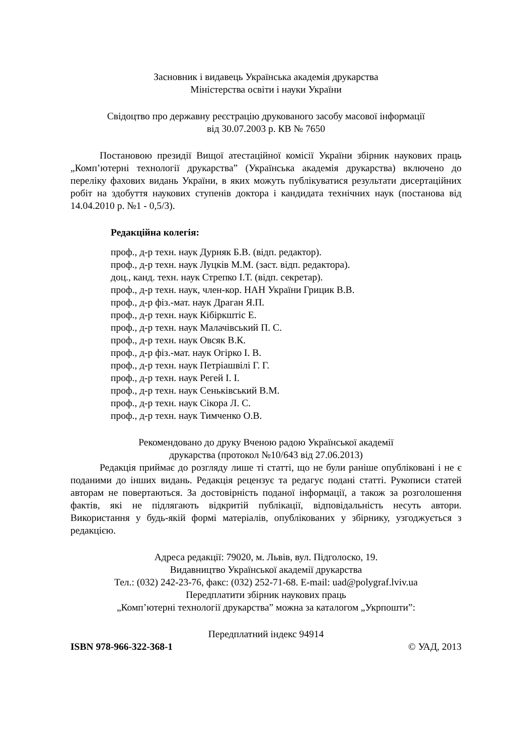Засновник і видавець Українська академія друкарства
Міністерства освіти і науки України
Свідоцтво про державну реєстрацію друкованого засобу масової інформації
від 30.07.2003 р. КВ № 7650
Постановою президії Вищої атестаційної комісії України збірник наукових праць „Комп’ютерні технології друкарства” (Українська академія друкарства) включено до переліку фахових видань України, в яких можуть публікуватися результати дисертаційних робіт на здобуття наукових ступенів доктора і кандидата технічних наук (постанова від 14.04.2010 р. №1 - 0,5/3).
Редакційна колегія:
проф., д-р техн. наук Дурняк Б.В. (відп. редактор).
проф., д-р техн. наук Луцків М.М. (заст. відп. редактора).
доц., канд. техн. наук Стрепко І.Т. (відп. секретар).
проф., д-р техн. наук, член-кор. НАН України Грицик В.В.
проф., д-р фіз.-мат. наук Драган Я.П.
проф., д-р техн. наук Кібіркштіс Е.
проф., д-р техн. наук Малачівський П. С.
проф., д-р техн. наук Овсяк В.К.
проф., д-р фіз.-мат. наук Огірко І. В.
проф., д-р техн. наук Петріашвілі Г. Г.
проф., д-р техн. наук Регей І. І.
проф., д-р техн. наук Сеньківський В.М.
проф., д-р техн. наук Сікора Л. С.
проф., д-р техн. наук Тимченко О.В.
Рекомендовано до друку Вченою радою Української академії
друкарства (протокол №10/643 від 27.06.2013)
Редакція приймає до розгляду лише ті статті, що не були раніше опубліковані і не є поданими до інших видань. Редакція рецензує та редагує подані статті. Рукописи статей авторам не повертаються. За достовірність поданої інформації, а також за розголошення фактів, які не підлягають відкритій публікації, відповідальність несуть автори. Використання у будь-якій формі матеріалів, опублікованих у збірнику, узгоджується з редакцією.
Адреса редакції: 79020, м. Львів, вул. Підголоско, 19.
Видавництво Української академії друкарства
Тел.: (032) 242-23-76, факс: (032) 252-71-68. E-mail: uad@polygraf.lviv.ua
Передплатити збірник наукових праць
„Комп’ютерні технології друкарства” можна за каталогом „Укрпошти”:
Передплатний індекс 94914
ISBN 978-966-322-368-1 © УАД, 2013